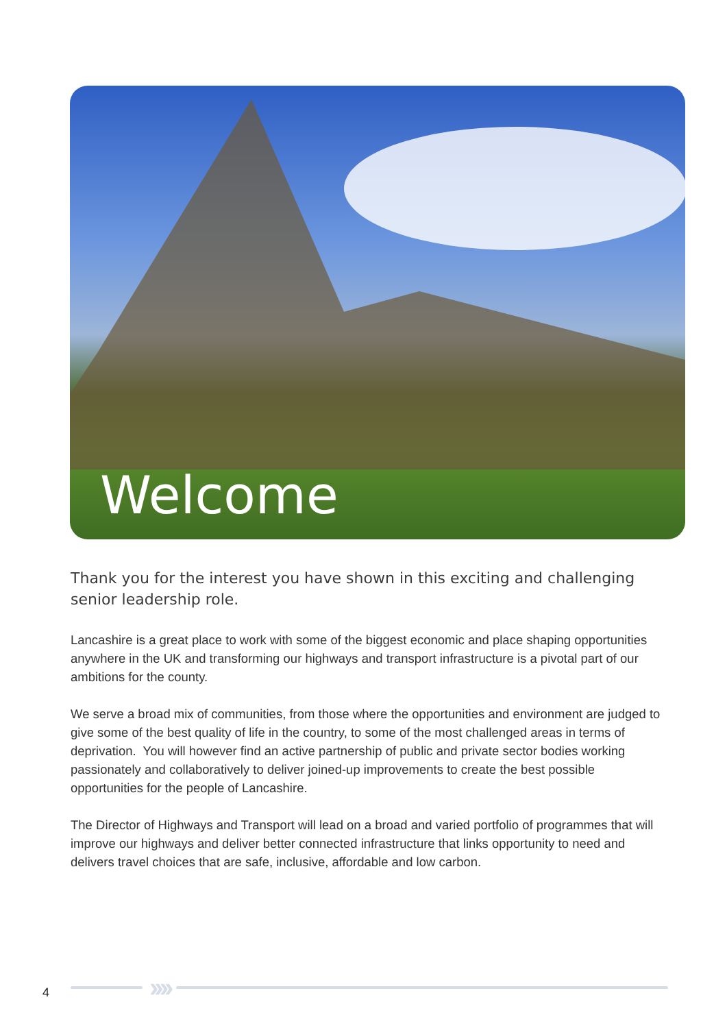Welcome
Thank you for the interest you have shown in this exciting and challenging senior leadership role.
Lancashire is a great place to work with some of the biggest economic and place shaping opportunities anywhere in the UK and transforming our highways and transport infrastructure is a pivotal part of our ambitions for the county.
We serve a broad mix of communities, from those where the opportunities and environment are judged to give some of the best quality of life in the country, to some of the most challenged areas in terms of deprivation. You will however find an active partnership of public and private sector bodies working passionately and collaboratively to deliver joined-up improvements to create the best possible opportunities for the people of Lancashire.
The Director of Highways and Transport will lead on a broad and varied portfolio of programmes that will improve our highways and deliver better connected infrastructure that links opportunity to need and delivers travel choices that are safe, inclusive, affordable and low carbon.
››››
4